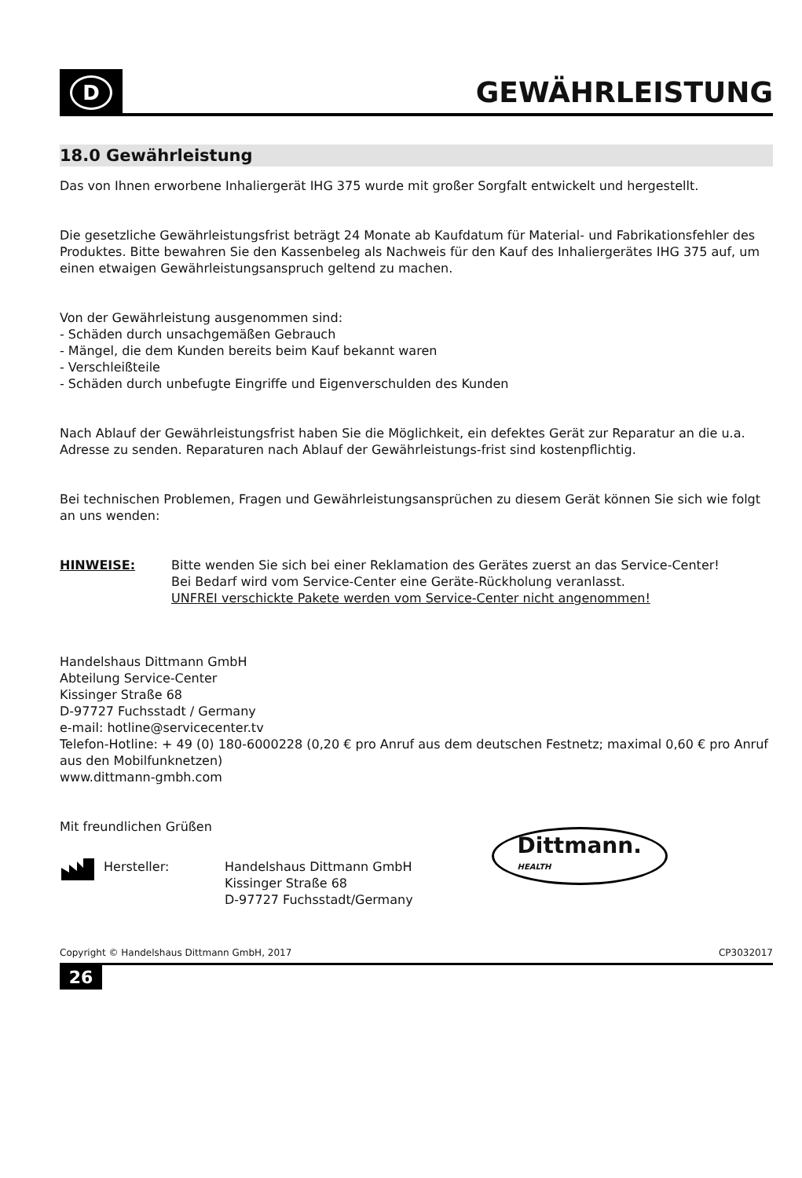D
GEWÄHRLEISTUNG
18.0 Gewährleistung
Das von Ihnen erworbene Inhaliergerät IHG 375 wurde mit großer Sorgfalt entwickelt und hergestellt.
Die gesetzliche Gewährleistungsfrist beträgt 24 Monate ab Kaufdatum für Material- und Fabrikationsfehler des Produktes. Bitte bewahren Sie den Kassenbeleg als Nachweis für den Kauf des Inhaliergerätes IHG 375 auf, um einen etwaigen Gewährleistungsanspruch geltend zu machen.
Von der Gewährleistung ausgenommen sind:
- Schäden durch unsachgemäßen Gebrauch
- Mängel, die dem Kunden bereits beim Kauf bekannt waren
- Verschleißteile
- Schäden durch unbefugte Eingriffe und Eigenverschulden des Kunden
Nach Ablauf der Gewährleistungsfrist haben Sie die Möglichkeit, ein defektes Gerät zur Reparatur an die u.a. Adresse zu senden. Reparaturen nach Ablauf der Gewährleistungs-frist sind kostenpflichtig.
Bei technischen Problemen, Fragen und Gewährleistungsansprüchen zu diesem Gerät können Sie sich wie folgt an uns wenden:
HINWEISE: Bitte wenden Sie sich bei einer Reklamation des Gerätes zuerst an das Service-Center!
Bei Bedarf wird vom Service-Center eine Geräte-Rückholung veranlasst.
UNFREI verschickte Pakete werden vom Service-Center nicht angenommen!
Handelshaus Dittmann GmbH
Abteilung Service-Center
Kissinger Straße 68
D-97727 Fuchsstadt / Germany
e-mail: hotline@servicecenter.tv
Telefon-Hotline: + 49 (0) 180-6000228 (0,20 € pro Anruf aus dem deutschen Festnetz; maximal 0,60 € pro Anruf aus den Mobilfunknetzen)
www.dittmann-gmbh.com
Mit freundlichen Grüßen
Hersteller: Handelshaus Dittmann GmbH
Kissinger Straße 68
D-97727 Fuchsstadt/Germany
Dittmann.
HEALTH
Copyright © Handelshaus Dittmann GmbH, 2017 CP3032017
26